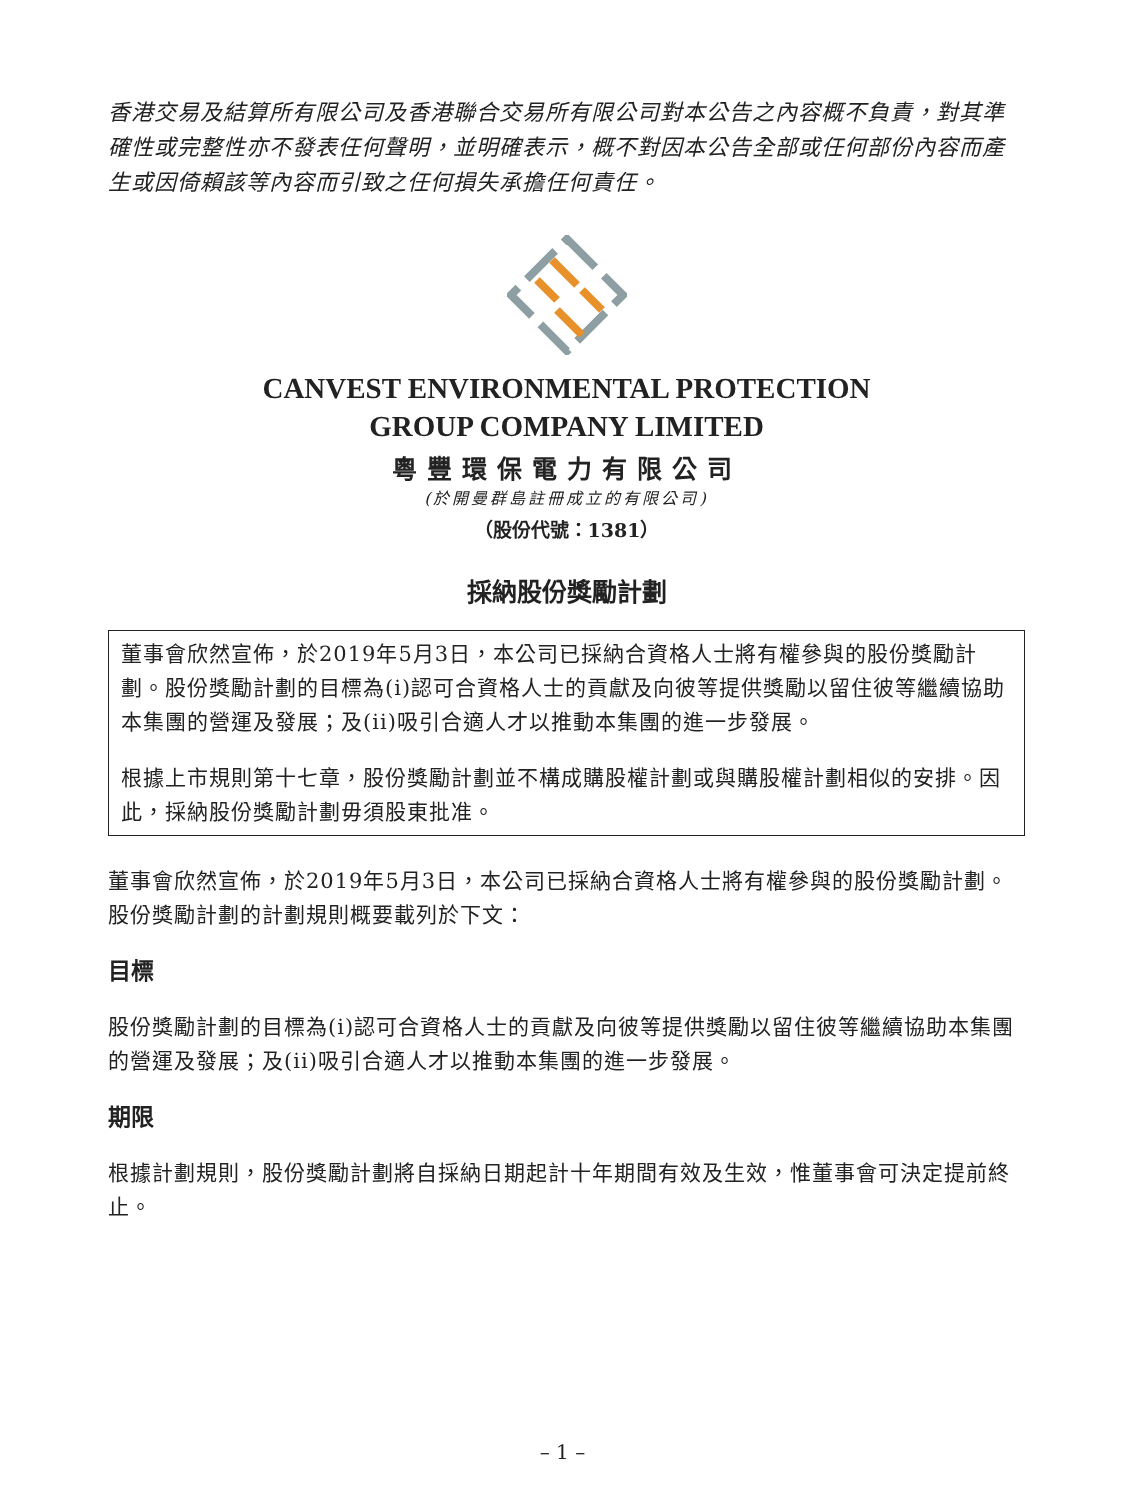香港交易及結算所有限公司及香港聯合交易所有限公司對本公告之內容概不負責，對其準確性或完整性亦不發表任何聲明，並明確表示，概不對因本公告全部或任何部份內容而產生或因倚賴該等內容而引致之任何損失承擔任何責任。
CANVEST ENVIRONMENTAL PROTECTION
GROUP COMPANY LIMITED
粵豐環保電力有限公司
(於開曼群島註冊成立的有限公司)
（股份代號：1381）
採納股份獎勵計劃
董事會欣然宣佈，於2019年5月3日，本公司已採納合資格人士將有權參與的股份獎勵計劃。股份獎勵計劃的目標為(i)認可合資格人士的貢獻及向彼等提供獎勵以留住彼等繼續協助本集團的營運及發展；及(ii)吸引合適人才以推動本集團的進一步發展。
根據上市規則第十七章，股份獎勵計劃並不構成購股權計劃或與購股權計劃相似的安排。因此，採納股份獎勵計劃毋須股東批准。
董事會欣然宣佈，於2019年5月3日，本公司已採納合資格人士將有權參與的股份獎勵計劃。股份獎勵計劃的計劃規則概要載列於下文：
目標
股份獎勵計劃的目標為(i)認可合資格人士的貢獻及向彼等提供獎勵以留住彼等繼續協助本集團的營運及發展；及(ii)吸引合適人才以推動本集團的進一步發展。
期限
根據計劃規則，股份獎勵計劃將自採納日期起計十年期間有效及生效，惟董事會可決定提前終止。
– 1 –